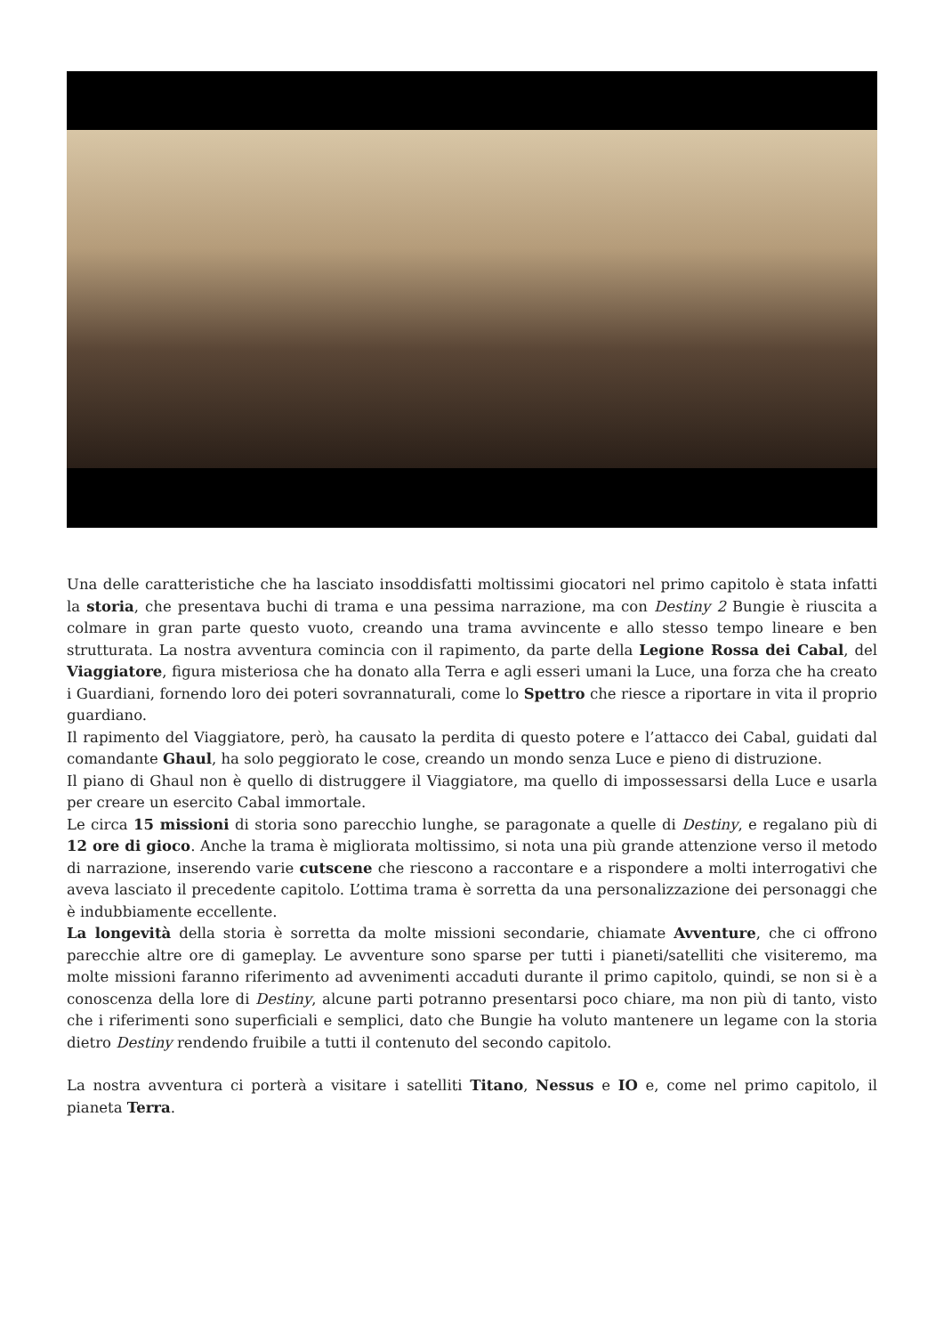Una delle caratteristiche che ha lasciato insoddisfatti moltissimi giocatori nel primo capitolo è stata infatti la storia, che presentava buchi di trama e una pessima narrazione, ma con Destiny 2 Bungie è riuscita a colmare in gran parte questo vuoto, creando una trama avvincente e allo stesso tempo lineare e ben strutturata. La nostra avventura comincia con il rapimento, da parte della Legione Rossa dei Cabal, del Viaggiatore, figura misteriosa che ha donato alla Terra e agli esseri umani la Luce, una forza che ha creato i Guardiani, fornendo loro dei poteri sovrannaturali, come lo Spettro che riesce a riportare in vita il proprio guardiano.
Il rapimento del Viaggiatore, però, ha causato la perdita di questo potere e l’attacco dei Cabal, guidati dal comandante Ghaul, ha solo peggiorato le cose, creando un mondo senza Luce e pieno di distruzione.
Il piano di Ghaul non è quello di distruggere il Viaggiatore, ma quello di impossessarsi della Luce e usarla per creare un esercito Cabal immortale.
Le circa 15 missioni di storia sono parecchio lunghe, se paragonate a quelle di Destiny, e regalano più di 12 ore di gioco. Anche la trama è migliorata moltissimo, si nota una più grande attenzione verso il metodo di narrazione, inserendo varie cutscene che riescono a raccontare e a rispondere a molti interrogativi che aveva lasciato il precedente capitolo. L’ottima trama è sorretta da una personalizzazione dei personaggi che è indubbiamente eccellente.
La longevità della storia è sorretta da molte missioni secondarie, chiamate Avventure, che ci offrono parecchie altre ore di gameplay. Le avventure sono sparse per tutti i pianeti/satelliti che visiteremo, ma molte missioni faranno riferimento ad avvenimenti accaduti durante il primo capitolo, quindi, se non si è a conoscenza della lore di Destiny, alcune parti potranno presentarsi poco chiare, ma non più di tanto, visto che i riferimenti sono superficiali e semplici, dato che Bungie ha voluto mantenere un legame con la storia dietro Destiny rendendo fruibile a tutti il contenuto del secondo capitolo.
La nostra avventura ci porterà a visitare i satelliti Titano, Nessus e IO e, come nel primo capitolo, il pianeta Terra.